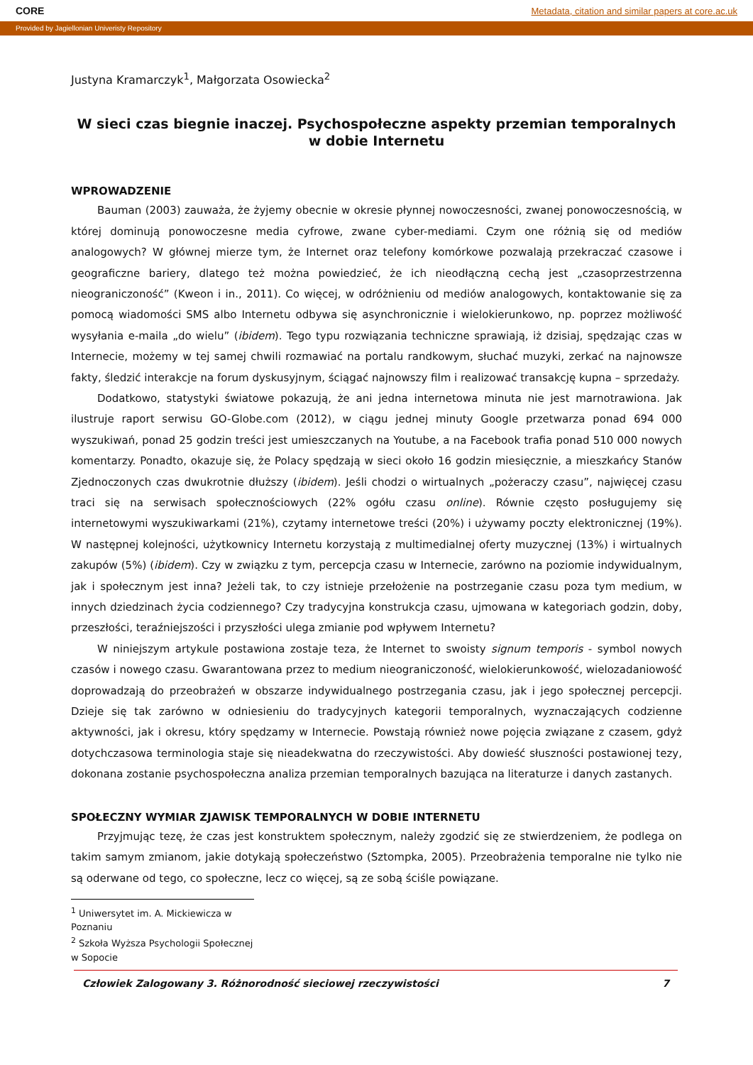CORE Metadata, citation and similar papers at core.ac.uk
Provided by Jagiellonian Univeristy Repository
Justyna Kramarczyk<sup>1</sup>, Małgorzata Osowiecka<sup>2</sup>
W sieci czas biegnie inaczej. Psychospołeczne aspekty przemian temporalnych w dobie Internetu
WPROWADZENIE
Bauman (2003) zauważa, że żyjemy obecnie w okresie płynnej nowoczesności, zwanej ponowoczesnością, w której dominują ponowoczesne media cyfrowe, zwane cyber-mediami. Czym one różnią się od mediów analogowych? W głównej mierze tym, że Internet oraz telefony komórkowe pozwalają przekraczać czasowe i geograficzne bariery, dlatego też można powiedzieć, że ich nieodłączną cechą jest „czasoprzestrzenna nieograniczoność” (Kweon i in., 2011). Co więcej, w odróżnieniu od mediów analogowych, kontaktowanie się za pomocą wiadomości SMS albo Internetu odbywa się asynchronicznie i wielokierunkowo, np. poprzez możliwość wysyłania e-maila „do wielu” (ibidem). Tego typu rozwiązania techniczne sprawiają, iż dzisiaj, spędzając czas w Internecie, możemy w tej samej chwili rozmawiać na portalu randkowym, słuchać muzyki, zerkać na najnowsze fakty, śledzić interakcje na forum dyskusyjnym, ściągać najnowszy film i realizować transakcję kupna – sprzedaży.
Dodatkowo, statystyki światowe pokazują, że ani jedna internetowa minuta nie jest marnotrawiona. Jak ilustruje raport serwisu GO-Globe.com (2012), w ciągu jednej minuty Google przetwarza ponad 694 000 wyszukiwań, ponad 25 godzin treści jest umieszczanych na Youtube, a na Facebook trafia ponad 510 000 nowych komentarzy. Ponadto, okazuje się, że Polacy spędzają w sieci około 16 godzin miesięcznie, a mieszkańcy Stanów Zjednoczonych czas dwukrotnie dłuższy (ibidem). Jeśli chodzi o wirtualnych „pożeraczy czasu”, najwięcej czasu traci się na serwisach społecznościowych (22% ogółu czasu online). Równie często posługujemy się internetowymi wyszukiwarkami (21%), czytamy internetowe treści (20%) i używamy poczty elektronicznej (19%). W następnej kolejności, użytkownicy Internetu korzystają z multimedialnej oferty muzycznej (13%) i wirtualnych zakupów (5%) (ibidem). Czy w związku z tym, percepcja czasu w Internecie, zarówno na poziomie indywidualnym, jak i społecznym jest inna? Jeżeli tak, to czy istnieje przełożenie na postrzeganie czasu poza tym medium, w innych dziedzinach życia codziennego? Czy tradycyjna konstrukcja czasu, ujmowana w kategoriach godzin, doby, przeszłości, teraźniejszości i przyszłości ulega zmianie pod wpływem Internetu?
W niniejszym artykule postawiona zostaje teza, że Internet to swoisty signum temporis - symbol nowych czasów i nowego czasu. Gwarantowana przez to medium nieograniczoność, wielokierunkowość, wielozadaniowość doprowadzają do przeobrażeń w obszarze indywidualnego postrzegania czasu, jak i jego społecznej percepcji. Dzieje się tak zarówno w odniesieniu do tradycyjnych kategorii temporalnych, wyznaczających codzienne aktywności, jak i okresu, który spędzamy w Internecie. Powstają również nowe pojęcia związane z czasem, gdyż dotychczasowa terminologia staje się nieadekwatna do rzeczywistości. Aby dowieść słuszności postawionej tezy, dokonana zostanie psychospołeczna analiza przemian temporalnych bazująca na literaturze i danych zastanych.
SPOŁECZNY WYMIAR ZJAWISK TEMPORALNYCH W DOBIE INTERNETU
Przyjmując tezę, że czas jest konstruktem społecznym, należy zgodzić się ze stwierdzeniem, że podlega on takim samym zmianom, jakie dotykają społeczeństwo (Sztompka, 2005). Przeobrażenia temporalne nie tylko nie są oderwane od tego, co społeczne, lecz co więcej, są ze sobą ściśle powiązane.
<sup>1</sup> Uniwersytet im. A. Mickiewicza w Poznaniu
<sup>2</sup> Szkoła Wyższa Psychologii Społecznej w Sopocie
Człowiek Zalogowany 3. Różnorodność sieciowej rzeczywistości 7